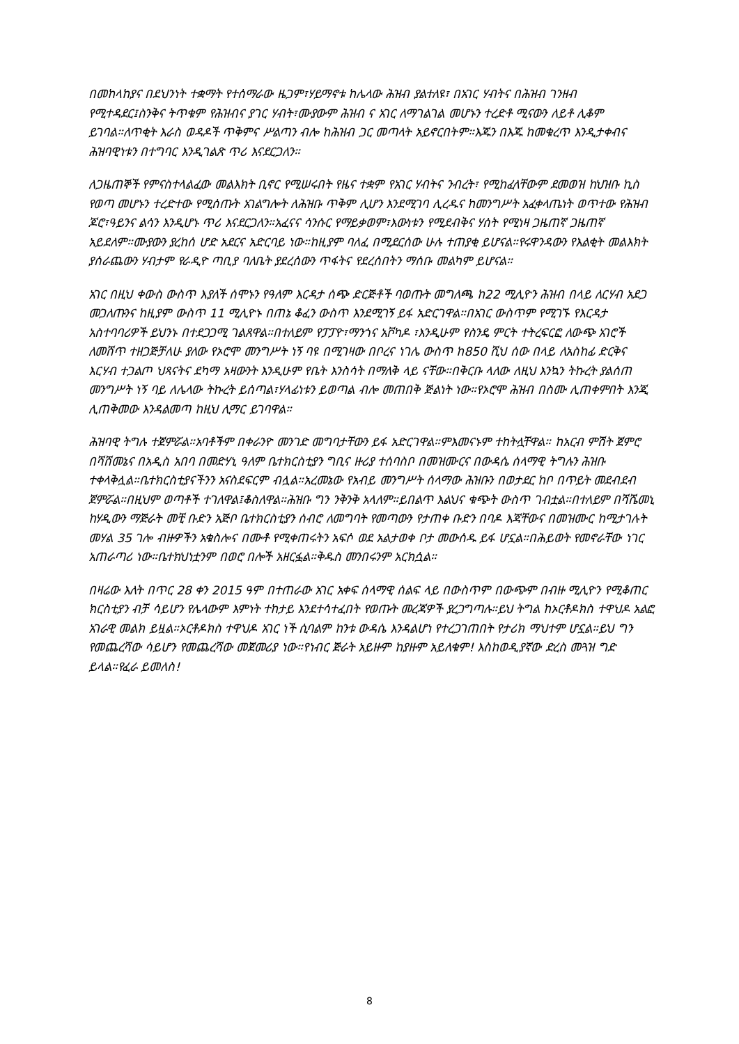በመከላከያና በደህንነት ተቋማት የተሰማራው ዜጋም፣ሃይማኖቱ ከሌላው ሕዝብ ያልተለዩ፣ በአገር ሃብትና በሕዝብ ገንዘብ የሚተዳደር፤ስንቅና ትጥቁም የሕዝብና ያገር ሃብት፣ሙያውም ሕዝብ ና አገር ለማገልገል መሆኑን ተረድቶ ሚናውን ለይቶ ሊቆም ይገባል።ለጥቂት እራስ ወዳዶች ጥቅምና ሥልጣን ብሎ ከሕዝብ ጋር መጣላት አይኖርበትም።እጁን በእጁ ከመቁረጥ እንዲታቀብና ሕዝባዊነቱን በተግባር እንዲገልጽ ጥሪ እናደርጋለን።
ለጋዜጠኞች የምናስተላልፈው መልእክት ቢኖር የሚሠሩበት የዜና ተቋም የአገር ሃብትና ንብረት፣ የሚከፈላቸውም ደመወዝ ከህዝቡ ኪስ የወጣ መሆኑን ተረድተው የሚሰጡት አገልግሎት ለሕዝቡ ጥቅም ሊሆን እንደሚገባ ሊረዱና ከመንግሥት አፈቀላጤነት ወጥተው የሕዝብ ጆሮ፣ዓይንና ልሳን እንዲሆኑ ጥሪ እናደርጋለን።አፈናና ሳንሱር የማይቃወም፣እውነቱን የሚደብቅና ሃሰት የሚነዛ ጋዜጠኛ ጋዜጠኛ አይደለም።ሙያውን ያረከሰ ሆድ አደርና አድርባይ ነው።ከዚያም ባለፈ በሚደርሰው ሁሉ ተጠያቂ ይሆናል።የሩዋንዳውን የእልቂት መልእክት ያሰራጨውን ሃብታም የራዲዮ ጣቢያ ባለቤት ያደረሰውን ጥፋትና የደረሰበትን ማሰቡ መልካም ይሆናል።
አገር በዚህ ቀውስ ውስጥ እያለች ሰሞኑን የዓለም እርዳታ ሰጭ ድርጅቶች ባወጡት መግለጫ ከ22 ሚሊዮን ሕዝብ በላይ ለርሃብ አደጋ መጋለጡንና ከዚያም ውስጥ 11 ሚሊዮኑ በጠኔ ቆፈን ውስጥ እንደሚገኝ ይፋ አድርገዋል።በአገር ውስጥም የሚገኙ የእርዳታ አስተባባሪዎች ይህንኑ በተደጋጋሚ ገልጸዋል።በተለይም የፓፓዮ፣ማንጎና አቮካዶ ፣እንዲሁም የስንዴ ምርት ተትረፍርፎ ለውጭ አገሮች ለመሸጥ ተዘጋጅቻለሁ ያለው የኦሮሞ መንግሥት ነኝ ባዩ በሚገዛው በቦረና ነገሌ ውስጥ ከ850 ሺህ ሰው በላይ ለአስከፊ ድርቅና እርሃብ ተጋልጦ ህጻናትና ደካማ አዛውንት እንዲሁም የቤት እንስሳት በማለቅ ላይ ናቸው።በቅርቡ ላለው ለዚህ እንኳን ትኩረት ያልሰጠ መንግሥት ነኝ ባይ ለሌላው ትኩረት ይሰጣል፣ሃላፊነቱን ይወጣል ብሎ መጠበቅ ጅልነት ነው።የኦሮሞ ሕዝብ በስሙ ሊጠቀምበት እንጂ ሊጠቅመው እንዳልመጣ ከዚህ ሊማር ይገባዋል።
ሕዝባዊ ትግሉ ተጀምሯል።አባቶችም በቀራንዮ መንገድ መግባታቸውን ይፋ አድርገዋል።ምእመናኑም ተከትሏቸዋል። ከአርብ ምሽት ጀምሮ በሻሸመኔና በአዲስ አበባ በመድሃኒ ዓለም ቤተክርስቲያን ግቢና ዙሪያ ተሰባስቦ በመዝሙርና በውዳሴ ሰላማዊ ትግሉን ሕዝቡ ተቀላቅሏል።ቤተክርስቲያናችንን አናስደፍርም ብሏል።አረመኔው የአብይ መንግሥት ሰላማው ሕዝቡን በወታደር ከቦ በጥይት መደብደብ ጀምሯል።በዚህም ወጣቶች ተገለዋል፤ቆስለዋል።ሕዝቡ ግን ንቅንቅ አላለም።ይበልጥ እልህና ቁጭት ውስጥ ገብቷል።በተለይም በሻሼመኒ ከሃዲውን ማጅራት መቺ ቡድን አጅቦ ቤተክርስቲያን ሰብሮ ለመግባት የመጣውን የታጠቀ ቡድን በባዶ እጃቸውና በመዝሙር ከሚታገሉት መሃል 35 ገሎ ብዙዎችን አቁስሎና በሙቶ የሚቀጠሩትን አፍሶ ወደ አልታወቀ ቦታ መውሰዱ ይፋ ሆኗል።በሕይወት የመኖራቸው ነገር አጠራጣሪ ነው።ቤተክህነቷንም በወሮ በሎች አዘርፏል።ቅዱስ መንበሩንም አርክሷል።
በዛሬው እለት በጥር 28 ቀን 2015 ዓም በተጠራው አገር አቀፍ ሰላማዊ ሰልፍ ላይ በውስጥም በውጭም በብዙ ሚሊዮን የሚቆጠር ክርስቲያን ብቻ ሳይሆን የሌላውም እምነት ተከታይ እንደተሳተፈበት የወጡት መረጃዎች ያረጋግጣሉ።ይህ ትግል ከኦርቶዶክስ ተዋህዶ አልፎ አገራዊ መልክ ይዟል።ኦርቶዶክስ ተዋህዶ አገር ነች ሲባልም ከንቱ ውዳሴ እንዳልሆነ የተረጋገጠበት የታሪክ ማህተም ሆኗል።ይህ ግን የመጨረሻው ሳይሆን የመጨረሻው መጀመሪያ ነው።የነብር ጅራት አይዙም ከያዙም አይለቁም! እስከወዲያኛው ድረስ መጓዝ ግድ ይላል።የፈራ ይመለስ!
8